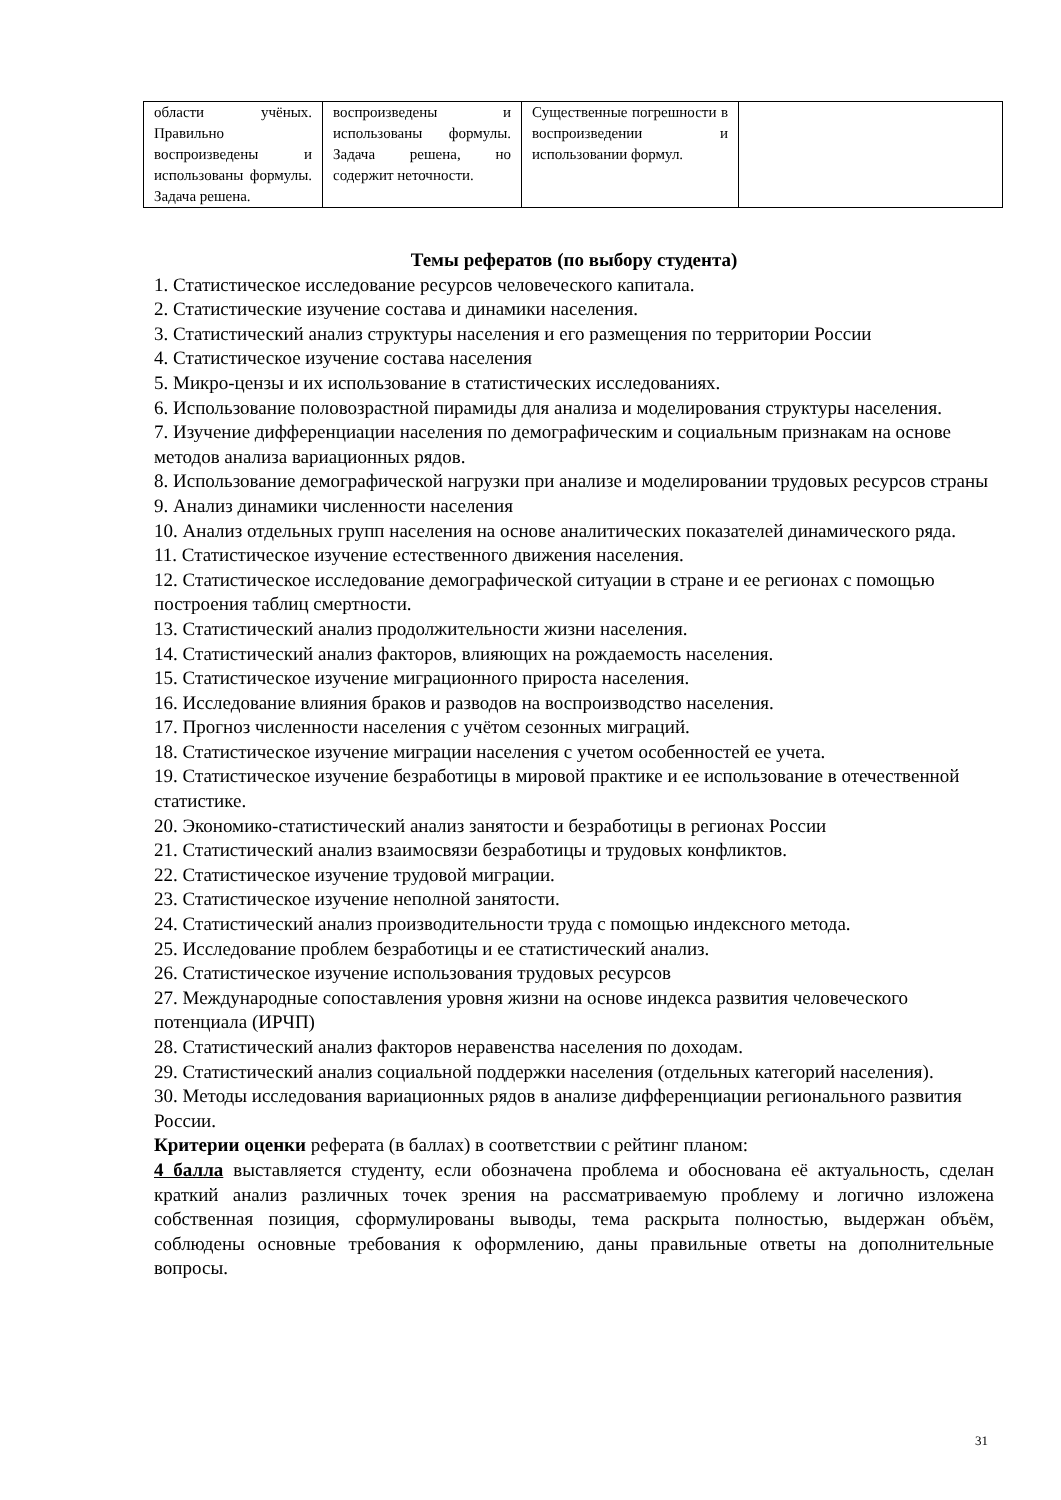| области учёных. Правильно воспроизведены и использованы формулы. Задача решена. | воспроизведены и использованы формулы. Задача решена, но содержит неточности. | Существенные погрешности в воспроизведении и использовании формул. | |
Темы рефератов (по выбору студента)
1. Статистическое исследование ресурсов человеческого капитала.
2. Статистические изучение состава и динамики населения.
3. Статистический анализ структуры населения и его размещения по территории России
4. Статистическое изучение состава населения
5. Микро-цензы и их использование в статистических исследованиях.
6. Использование половозрастной пирамиды для анализа и моделирования структуры населения.
7. Изучение дифференциации населения по демографическим и социальным признакам на основе методов анализа вариационных рядов.
8. Использование демографической нагрузки при анализе и моделировании трудовых ресурсов страны
9. Анализ динамики численности населения
10. Анализ отдельных групп населения на основе аналитических показателей динамического ряда.
11. Статистическое изучение естественного движения населения.
12. Статистическое исследование демографической ситуации в стране и ее регионах с помощью построения таблиц смертности.
13. Статистический анализ продолжительности жизни населения.
14. Статистический анализ факторов, влияющих на рождаемость населения.
15. Статистическое изучение миграционного прироста населения.
16. Исследование влияния браков и разводов на воспроизводство населения.
17. Прогноз численности населения с учётом сезонных миграций.
18. Статистическое изучение миграции населения с учетом особенностей ее учета.
19. Статистическое изучение безработицы в мировой практике и ее использование в отечественной статистике.
20. Экономико-статистический анализ занятости и безработицы в регионах России
21. Статистический анализ взаимосвязи безработицы и трудовых конфликтов.
22. Статистическое изучение трудовой миграции.
23. Статистическое изучение неполной занятости.
24. Статистический анализ производительности труда с помощью индексного метода.
25. Исследование проблем безработицы и ее статистический анализ.
26. Статистическое изучение использования трудовых ресурсов
27. Международные сопоставления уровня жизни на основе индекса развития человеческого потенциала (ИРЧП)
28. Статистический анализ факторов неравенства населения по доходам.
29. Статистический анализ социальной поддержки населения (отдельных категорий населения).
30. Методы исследования вариационных рядов в анализе дифференциации регионального развития России.
Критерии оценки реферата (в баллах) в соответствии с рейтинг планом:
4 балла выставляется студенту, если обозначена проблема и обоснована её актуальность, сделан краткий анализ различных точек зрения на рассматриваемую проблему и логично изложена собственная позиция, сформулированы выводы, тема раскрыта полностью, выдержан объём, соблюдены основные требования к оформлению, даны правильные ответы на дополнительные вопросы.
31